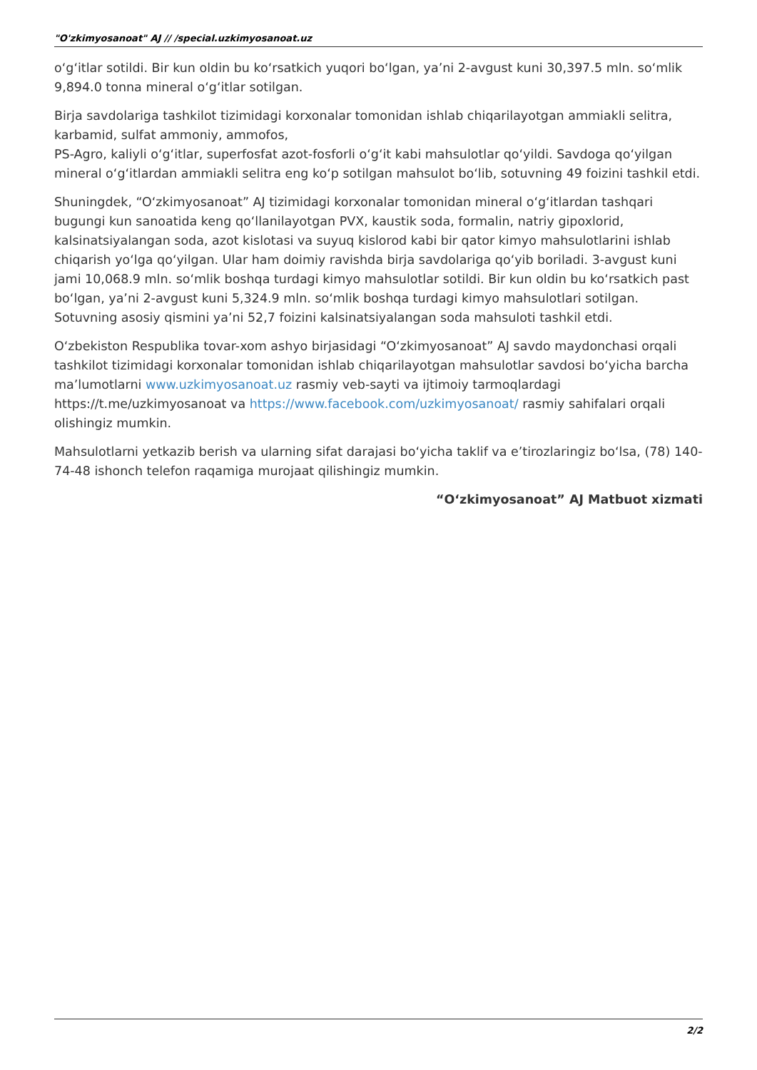"O'zkimyosanoat" AJ // /special.uzkimyosanoat.uz
oʻgʻitlar sotildi. Bir kun oldin bu koʻrsatkich yuqori boʻlgan, yaʼni 2-avgust kuni 30,397.5 mln. soʻmlik 9,894.0 tonna mineral oʻgʻitlar sotilgan.
Birja savdolariga tashkilot tizimidagi korxonalar tomonidan ishlab chiqarilayotgan ammiakli selitra, karbamid, sulfat ammoniy, ammofos,
PS-Agro, kaliyli oʻgʻitlar, superfosfat azot-fosforli oʻgʻit kabi mahsulotlar qoʻyildi. Savdoga qoʻyilgan mineral oʻgʻitlardan ammiakli selitra eng koʻp sotilgan mahsulot boʻlib, sotuvning 49 foizini tashkil etdi.
Shuningdek, “Oʻzkimyosanoat” AJ tizimidagi korxonalar tomonidan mineral oʻgʻitlardan tashqari bugungi kun sanoatida keng qoʻllanilayotgan PVX, kaustik soda, formalin, natriy gipoxlorid, kalsinatsiyalangan soda, azot kislotasi va suyuq kislorod kabi bir qator kimyo mahsulotlarini ishlab chiqarish yoʻlga qoʻyilgan. Ular ham doimiy ravishda birja savdolariga qoʻyib boriladi. 3-avgust kuni jami 10,068.9 mln. soʻmlik boshqa turdagi kimyo mahsulotlar sotildi. Bir kun oldin bu koʻrsatkich past boʻlgan, yaʼni 2-avgust kuni 5,324.9 mln. soʻmlik boshqa turdagi kimyo mahsulotlari sotilgan. Sotuvning asosiy qismini yaʼni 52,7 foizini kalsinatsiyalangan soda mahsuloti tashkil etdi.
Oʻzbekiston Respublika tovar-xom ashyo birjasidagi “Oʻzkimyosanoat” AJ savdo maydonchasi orqali tashkilot tizimidagi korxonalar tomonidan ishlab chiqarilayotgan mahsulotlar savdosi boʻyicha barcha maʼlumotlarni www.uzkimyosanoat.uz rasmiy veb-sayti va ijtimoiy tarmoqlardagi https://t.me/uzkimyosanoat va https://www.facebook.com/uzkimyosanoat/ rasmiy sahifalari orqali olishingiz mumkin.
Mahsulotlarni yetkazib berish va ularning sifat darajasi boʻyicha taklif va eʼtirozlaringiz boʻlsa, (78) 140-74-48 ishonch telefon raqamiga murojaat qilishingiz mumkin.
“Oʻzkimyosanoat” AJ Matbuot xizmati
2/2